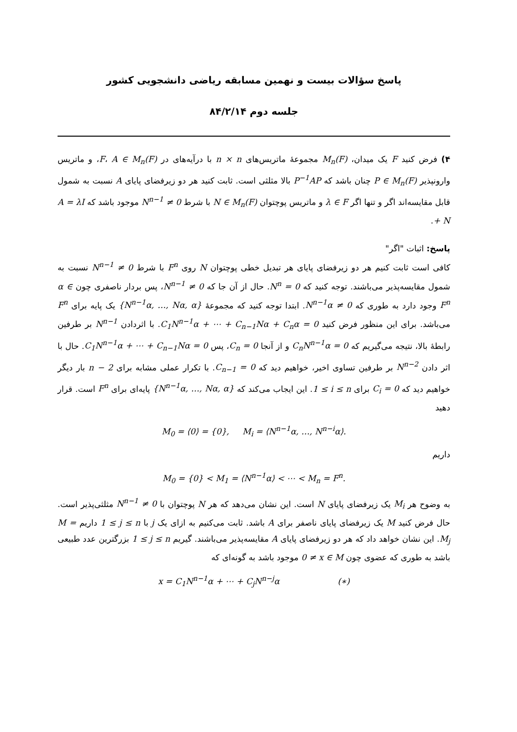پاسخ سؤالات بیست و نهمین مسابقه ریاضی دانشجویی کشور
جلسه دوم ۸۴/۲/۱۴
۴) فرض کنید F یک میدان، M<sub>n</sub>(F) مجموعهٔ ماتریس‌های n × n با درآیه‌های در F، A ∈ M<sub>n</sub>(F)، و ماتریس وارونپذیر P ∈ M<sub>n</sub>(F) چنان باشد که P<sup>−1</sup>AP بالا مثلثی است. ثابت کنید هر دو زیرفضای پایای A نسبت به شمول قابل مقایسه‌اند اگر و تنها اگر λ ∈ F و ماتریس پوچتوان N ∈ M<sub>n</sub>(F) با شرط N<sup>n−1</sup> ≠ 0 موجود باشد که A = λI + N.
پاسخ: اثبات "اگر"
کافی است ثابت کنیم هر دو زیرفضای پایای هر تبدیل خطی پوچتوان N روی F<sup>n</sup> با شرط N<sup>n−1</sup> ≠ 0 نسبت به شمول مقایسه‌پذیر می‌باشند. توجه کنید که N<sup>n</sup> = 0. حال از آن جا که N<sup>n−1</sup> ≠ 0، پس بردار ناصفری چون α ∈ F<sup>n</sup> وجود دارد به طوری که N<sup>n−1</sup>α ≠ 0. ابتدا توجه کنید که مجموعهٔ {N<sup>n−1</sup>α, …, Nα, α} یک پایه برای F<sup>n</sup> می‌باشد. برای این منظور فرض کنید C<sub>1</sub>N<sup>n−1</sup>α + ⋯ + C<sub>n−1</sub>Nα + C<sub>n</sub>α = 0. با اثردادن N<sup>n−1</sup> بر طرفین رابطهٔ بالا، نتیجه می‌گیریم که C<sub>n</sub>N<sup>n−1</sup>α = 0 و از آنجا C<sub>n</sub> = 0، پس C<sub>1</sub>N<sup>n−1</sup>α + ⋯ + C<sub>n−1</sub>Nα = 0. حال با اثر دادن N<sup>n−2</sup> بر طرفین تساوی اخیر، خواهیم دید که C<sub>n−1</sub> = 0. با تکرار عملی مشابه برای n − 2 بار دیگر خواهیم دید که C<sub>i</sub> = 0 برای 1 ≤ i ≤ n. این ایجاب می‌کند که {N<sup>n−1</sup>α, …, Nα, α} پایه‌ای برای F<sup>n</sup> است. قرار دهید
M<sub>0</sub> = ⟨0⟩ = {0}, M<sub>i</sub> = ⟨N<sup>n−1</sup>α, …, N<sup>n−i</sup>α⟩.
داریم
M<sub>0</sub> = {0} < M<sub>1</sub> = ⟨N<sup>n−1</sup>α⟩ < ⋯ < M<sub>n</sub> = F<sup>n</sup>.
به وضوح هر M<sub>i</sub> یک زیرفضای پایای N است. این نشان می‌دهد که هر N پوچتوان با N<sup>n−1</sup> ≠ 0 مثلثی‌پذیر است. حال فرض کنید M یک زیرفضای پایای ناصفر برای A باشد. ثابت می‌کنیم به ازای یک j با 1 ≤ j ≤ n داریم M = M<sub>j</sub>. این نشان خواهد داد که هر دو زیرفضای پایای A مقایسه‌پذیر می‌باشند. گیریم 1 ≤ j ≤ n بزرگترین عدد طبیعی باشد به طوری که عضوی چون 0 ≠ x ∈ M موجود باشد به گونه‌ای که
x = C<sub>1</sub>N<sup>n−1</sup>α + ⋯ + C<sub>j</sub>N<sup>n−j</sup>α (∗)